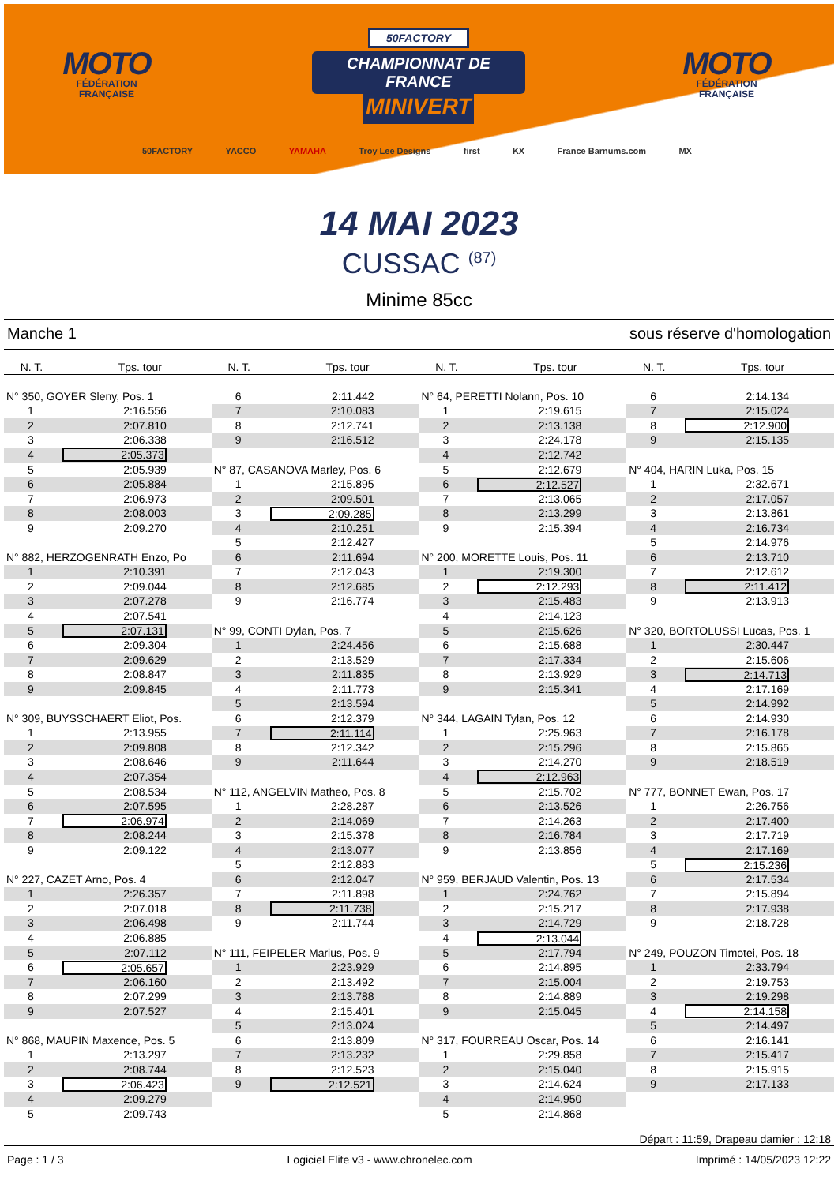MOTO
FÉDÉRATION
FRANÇAISE
50FACTORY
CHAMPIONNAT DE FRANCE
MINIVERT
MOTO
FÉDÉRATION
FRANÇAISE
50FACTORY YACCO YAMAHA Troy Lee Designs first KX France Barnums.com MX
14 MAI 2023
CUSSAC <sup>(87)</sup>
Minime 85cc
Manche 1 sous réserve d'homologation
N. T. Tps. tour N. T. Tps. tour N. T. Tps. tour N. T. Tps. tour
| N° 350, GOYER Sleny, Pos. 1 | |
| 1 | 2:16.556 |
| 2 | 2:07.810 |
| 3 | 2:06.338 |
| 4 | 2:05.373 |
| 5 | 2:05.939 |
| 6 | 2:05.884 |
| 7 | 2:06.973 |
| 8 | 2:08.003 |
| 9 | 2:09.270 |
| N° 882, HERZOGENRATH Enzo, Po | |
| 1 | 2:10.391 |
| 2 | 2:09.044 |
| 3 | 2:07.278 |
| 4 | 2:07.541 |
| 5 | 2:07.131 |
| 6 | 2:09.304 |
| 7 | 2:09.629 |
| 8 | 2:08.847 |
| 9 | 2:09.845 |
| N° 309, BUYSSCHAERT Eliot, Pos. | |
| 1 | 2:13.955 |
| 2 | 2:09.808 |
| 3 | 2:08.646 |
| 4 | 2:07.354 |
| 5 | 2:08.534 |
| 6 | 2:07.595 |
| 7 | 2:06.974 |
| 8 | 2:08.244 |
| 9 | 2:09.122 |
| N° 227, CAZET Arno, Pos. 4 | |
| 1 | 2:26.357 |
| 2 | 2:07.018 |
| 3 | 2:06.498 |
| 4 | 2:06.885 |
| 5 | 2:07.112 |
| 6 | 2:05.657 |
| 7 | 2:06.160 |
| 8 | 2:07.299 |
| 9 | 2:07.527 |
| N° 868, MAUPIN Maxence, Pos. 5 | |
| 1 | 2:13.297 |
| 2 | 2:08.744 |
| 3 | 2:06.423 |
| 4 | 2:09.279 |
| 5 | 2:09.743 |
| 6 | 2:11.442 |
| 7 | 2:10.083 |
| 8 | 2:12.741 |
| 9 | 2:16.512 |
| N° 87, CASANOVA Marley, Pos. 6 | |
| 1 | 2:15.895 |
| 2 | 2:09.501 |
| 3 | 2:09.285 |
| 4 | 2:10.251 |
| 5 | 2:12.427 |
| 6 | 2:11.694 |
| 7 | 2:12.043 |
| 8 | 2:12.685 |
| 9 | 2:16.774 |
| N° 99, CONTI Dylan, Pos. 7 | |
| 1 | 2:24.456 |
| 2 | 2:13.529 |
| 3 | 2:11.835 |
| 4 | 2:11.773 |
| 5 | 2:13.594 |
| 6 | 2:12.379 |
| 7 | 2:11.114 |
| 8 | 2:12.342 |
| 9 | 2:11.644 |
| N° 112, ANGELVIN Matheo, Pos. 8 | |
| 1 | 2:28.287 |
| 2 | 2:14.069 |
| 3 | 2:15.378 |
| 4 | 2:13.077 |
| 5 | 2:12.883 |
| 6 | 2:12.047 |
| 7 | 2:11.898 |
| 8 | 2:11.738 |
| 9 | 2:11.744 |
| N° 111, FEIPELER Marius, Pos. 9 | |
| 1 | 2:23.929 |
| 2 | 2:13.492 |
| 3 | 2:13.788 |
| 4 | 2:15.401 |
| 5 | 2:13.024 |
| 6 | 2:13.809 |
| 7 | 2:13.232 |
| 8 | 2:12.523 |
| 9 | 2:12.521 |
| N° 64, PERETTI Nolann, Pos. 10 | |
| 1 | 2:19.615 |
| 2 | 2:13.138 |
| 3 | 2:24.178 |
| 4 | 2:12.742 |
| 5 | 2:12.679 |
| 6 | 2:12.527 |
| 7 | 2:13.065 |
| 8 | 2:13.299 |
| 9 | 2:15.394 |
| N° 200, MORETTE Louis, Pos. 11 | |
| 1 | 2:19.300 |
| 2 | 2:12.293 |
| 3 | 2:15.483 |
| 4 | 2:14.123 |
| 5 | 2:15.626 |
| 6 | 2:15.688 |
| 7 | 2:17.334 |
| 8 | 2:13.929 |
| 9 | 2:15.341 |
| N° 344, LAGAIN Tylan, Pos. 12 | |
| 1 | 2:25.963 |
| 2 | 2:15.296 |
| 3 | 2:14.270 |
| 4 | 2:12.963 |
| 5 | 2:15.702 |
| 6 | 2:13.526 |
| 7 | 2:14.263 |
| 8 | 2:16.784 |
| 9 | 2:13.856 |
| N° 959, BERJAUD Valentin, Pos. 13 | |
| 1 | 2:24.762 |
| 2 | 2:15.217 |
| 3 | 2:14.729 |
| 4 | 2:13.044 |
| 5 | 2:17.794 |
| 6 | 2:14.895 |
| 7 | 2:15.004 |
| 8 | 2:14.889 |
| 9 | 2:15.045 |
| N° 317, FOURREAU Oscar, Pos. 14 | |
| 1 | 2:29.858 |
| 2 | 2:15.040 |
| 3 | 2:14.624 |
| 4 | 2:14.950 |
| 5 | 2:14.868 |
| 6 | 2:14.134 |
| 7 | 2:15.024 |
| 8 | 2:12.900 |
| 9 | 2:15.135 |
| N° 404, HARIN Luka, Pos. 15 | |
| 1 | 2:32.671 |
| 2 | 2:17.057 |
| 3 | 2:13.861 |
| 4 | 2:16.734 |
| 5 | 2:14.976 |
| 6 | 2:13.710 |
| 7 | 2:12.612 |
| 8 | 2:11.412 |
| 9 | 2:13.913 |
| N° 320, BORTOLUSSI Lucas, Pos. 1 | |
| 1 | 2:30.447 |
| 2 | 2:15.606 |
| 3 | 2:14.713 |
| 4 | 2:17.169 |
| 5 | 2:14.992 |
| 6 | 2:14.930 |
| 7 | 2:16.178 |
| 8 | 2:15.865 |
| 9 | 2:18.519 |
| N° 777, BONNET Ewan, Pos. 17 | |
| 1 | 2:26.756 |
| 2 | 2:17.400 |
| 3 | 2:17.719 |
| 4 | 2:17.169 |
| 5 | 2:15.236 |
| 6 | 2:17.534 |
| 7 | 2:15.894 |
| 8 | 2:17.938 |
| 9 | 2:18.728 |
| N° 249, POUZON Timotei, Pos. 18 | |
| 1 | 2:33.794 |
| 2 | 2:19.753 |
| 3 | 2:19.298 |
| 4 | 2:14.158 |
| 5 | 2:14.497 |
| 6 | 2:16.141 |
| 7 | 2:15.417 |
| 8 | 2:15.915 |
| 9 | 2:17.133 |
Départ : 11:59, Drapeau damier : 12:18
Page : 1 / 3 Logiciel Elite v3 - www.chronelec.com Imprimé : 14/05/2023 12:22